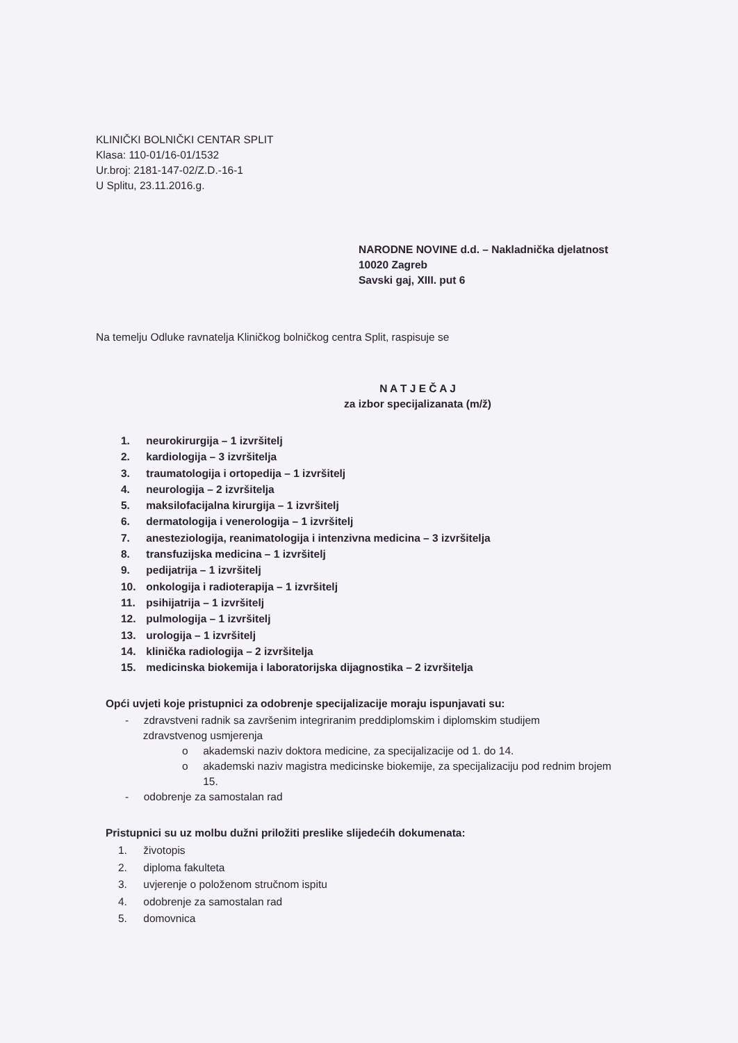KLINIČKI BOLNIČKI CENTAR SPLIT
Klasa: 110-01/16-01/1532
Ur.broj: 2181-147-02/Z.D.-16-1
U Splitu, 23.11.2016.g.
NARODNE NOVINE d.d. – Nakladnička djelatnost
10020 Zagreb
Savski gaj, XIII. put 6
Na temelju Odluke ravnatelja Kliničkog bolničkog centra Split, raspisuje se
N A T J E Č A J
za izbor specijalizanata (m/ž)
1. neurokirurgija – 1 izvršitelj
2. kardiologija – 3 izvršitelja
3. traumatologija i ortopedija – 1 izvršitelj
4. neurologija – 2 izvršitelja
5. maksilofacijalna kirurgija – 1 izvršitelj
6. dermatologija i venerologija – 1 izvršitelj
7. anesteziologija, reanimatologija i intenzivna medicina – 3 izvršitelja
8. transfuzijska medicina – 1 izvršitelj
9. pedijatrija – 1 izvršitelj
10. onkologija i radioterapija – 1 izvršitelj
11. psihijatrija – 1 izvršitelj
12. pulmologija – 1 izvršitelj
13. urologija – 1 izvršitelj
14. klinička radiologija – 2 izvršitelja
15. medicinska biokemija i laboratorijska dijagnostika – 2 izvršitelja
Opći uvjeti koje pristupnici za odobrenje specijalizacije moraju ispunjavati su:
- zdravstveni radnik sa završenim integriranim preddiplomskim i diplomskim studijem
zdravstvenog usmjerenja
o akademski naziv doktora medicine, za specijalizacije od 1. do 14.
o akademski naziv magistra medicinske biokemije, za specijalizaciju pod rednim brojem
15.
- odobrenje za samostalan rad
Pristupnici su uz molbu dužni priložiti preslike slijedećih dokumenata:
1. životopis
2. diploma fakulteta
3. uvjerenje o položenom stručnom ispitu
4. odobrenje za samostalan rad
5. domovnica